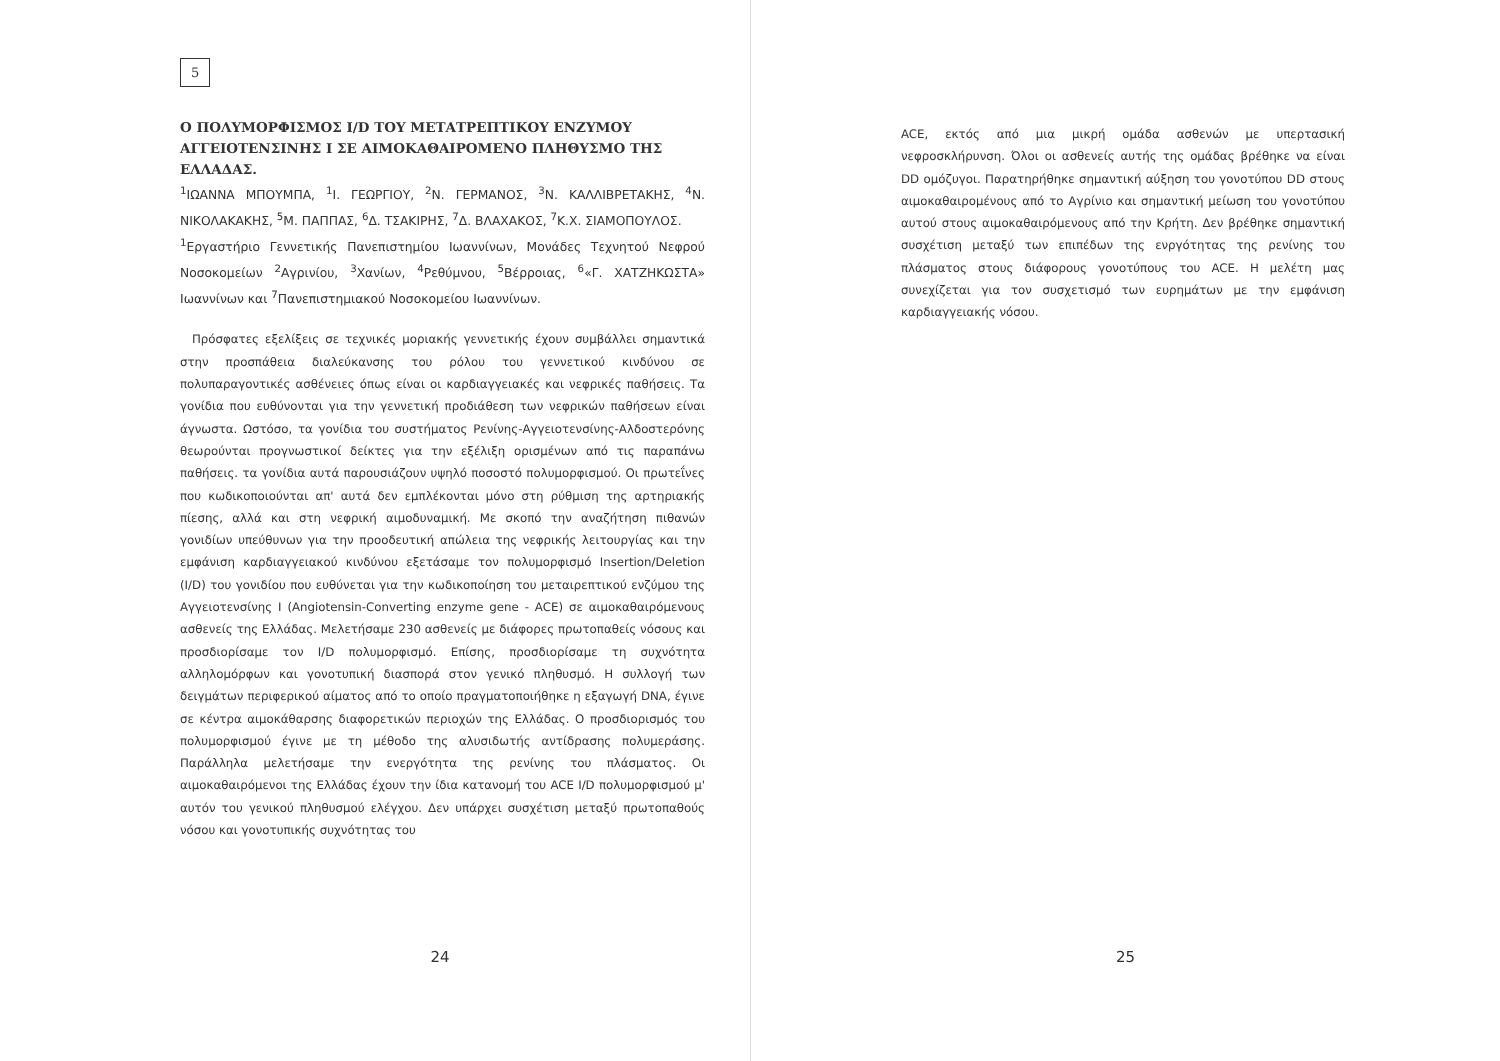5
Ο ΠΟΛΥΜΟΡΦΙΣΜΟΣ I/D ΤΟΥ ΜΕΤΑΤΡΕΠΤΙΚΟΥ ΕΝΖΥΜΟΥ ΑΓΓΕΙΟΤΕΝΣΙΝΗΣ Ι ΣΕ ΑΙΜΟΚΑΘΑΙΡΟΜΕΝΟ ΠΛΗΘΥΣΜΟ ΤΗΣ ΕΛΛΑΔΑΣ.
<sup>1</sup> ΙΩΑΝΝΑ ΜΠΟΥΜΠΑ, <sup>1</sup>Ι. ΓΕΩΡΓΙΟΥ, <sup>2</sup>Ν. ΓΕΡΜΑΝΟΣ, <sup>3</sup>Ν. ΚΑΛΛΙΒΡΕΤΑΚΗΣ, <sup>4</sup>Ν. ΝΙΚΟΛΑΚΑΚΗΣ, <sup>5</sup>Μ. ΠΑΠΠΑΣ, <sup>6</sup>Δ. ΤΣΑΚΙΡΗΣ, <sup>7</sup>Δ. ΒΛΑΧΑΚΟΣ, <sup>7</sup>Κ.Χ. ΣΙΑΜΟΠΟΥΛΟΣ.
<sup>1</sup> Εργαστήριο Γεννετικής Πανεπιστημίου Ιωαννίνων, Μονάδες Τεχνητού Νεφρού Νοσοκομείων <sup>2</sup>Αγρινίου, <sup>3</sup>Χανίων, <sup>4</sup>Ρεθύμνου, <sup>5</sup>Βέρροιας, <sup>6</sup>«Γ. ΧΑΤΖΗΚΩΣΤΑ» Ιωαννίνων και <sup>7</sup>Πανεπιστημιακού Νοσοκομείου Ιωαννίνων.
Πρόσφατες εξελίξεις σε τεχνικές μοριακής γεννετικής έχουν συμβάλλει σημαντικά στην προσπάθεια διαλεύκανσης του ρόλου του γεννετικού κινδύνου σε πολυπαραγοντικές ασθένειες όπως είναι οι καρδιαγγειακές και νεφρικές παθήσεις. Τα γονίδια που ευθύνονται για την γεννετική προδιάθεση των νεφρικών παθήσεων είναι άγνωστα. Ωστόσο, τα γονίδια του συστήματος Ρενίνης-Αγγειοτενσίνης-Αλδοστερόνης θεωρούνται προγνωστικοί δείκτες για την εξέλιξη ορισμένων από τις παραπάνω παθήσεις. τα γονίδια αυτά παρουσιάζουν υψηλό ποσοστό πολυμορφισμού. Οι πρωτεΐνες που κωδικοποιούνται απ' αυτά δεν εμπλέκονται μόνο στη ρύθμιση της αρτηριακής πίεσης, αλλά και στη νεφρική αιμοδυναμική. Με σκοπό την αναζήτηση πιθανών γονιδίων υπεύθυνων για την προοδευτική απώλεια της νεφρικής λειτουργίας και την εμφάνιση καρδιαγγειακού κινδύνου εξετάσαμε τον πολυμορφισμό Insertion/Deletion (I/D) του γονιδίου που ευθύνεται για την κωδικοποίηση του μεταιρεπτικού ενζύμου της Αγγειοτενσίνης Ι (Angiotensin-Converting enzyme gene - ACE) σε αιμοκαθαιρόμενους ασθενείς της Ελλάδας. Μελετήσαμε 230 ασθενείς με διάφορες πρωτοπαθείς νόσους και προσδιορίσαμε τον I/D πολυμορφισμό. Επίσης, προσδιορίσαμε τη συχνότητα αλληλομόρφων και γονοτυπική διασπορά στον γενικό πληθυσμό. Η συλλογή των δειγμάτων περιφερικού αίματος από το οποίο πραγματοποιήθηκε η εξαγωγή DNA, έγινε σε κέντρα αιμοκάθαρσης διαφορετικών περιοχών της Ελλάδας. Ο προσδιορισμός του πολυμορφισμού έγινε με τη μέθοδο της αλυσιδωτής αντίδρασης πολυμεράσης. Παράλληλα μελετήσαμε την ενεργότητα της ρενίνης του πλάσματος. Οι αιμοκαθαιρόμενοι της Ελλάδας έχουν την ίδια κατανομή του ACE I/D πολυμορφισμού μ' αυτόν του γενικού πληθυσμού ελέγχου. Δεν υπάρχει συσχέτιση μεταξύ πρωτοπαθούς νόσου και γονοτυπικής συχνότητας του
24
ACE, εκτός από μια μικρή ομάδα ασθενών με υπερτασική νεφροσκλήρυνση. Όλοι οι ασθενείς αυτής της ομάδας βρέθηκε να είναι DD ομόζυγοι. Παρατηρήθηκε σημαντική αύξηση του γονοτύπου DD στους αιμοκαθαιρομένους από το Αγρίνιο και σημαντική μείωση του γονοτύπου αυτού στους αιμοκαθαιρόμενους από την Κρήτη. Δεν βρέθηκε σημαντική συσχέτιση μεταξύ των επιπέδων της ενργότητας της ρενίνης του πλάσματος στους διάφορους γονοτύπους του ACE. Η μελέτη μας συνεχίζεται για τον συσχετισμό των ευρημάτων με την εμφάνιση καρδιαγγειακής νόσου.
25